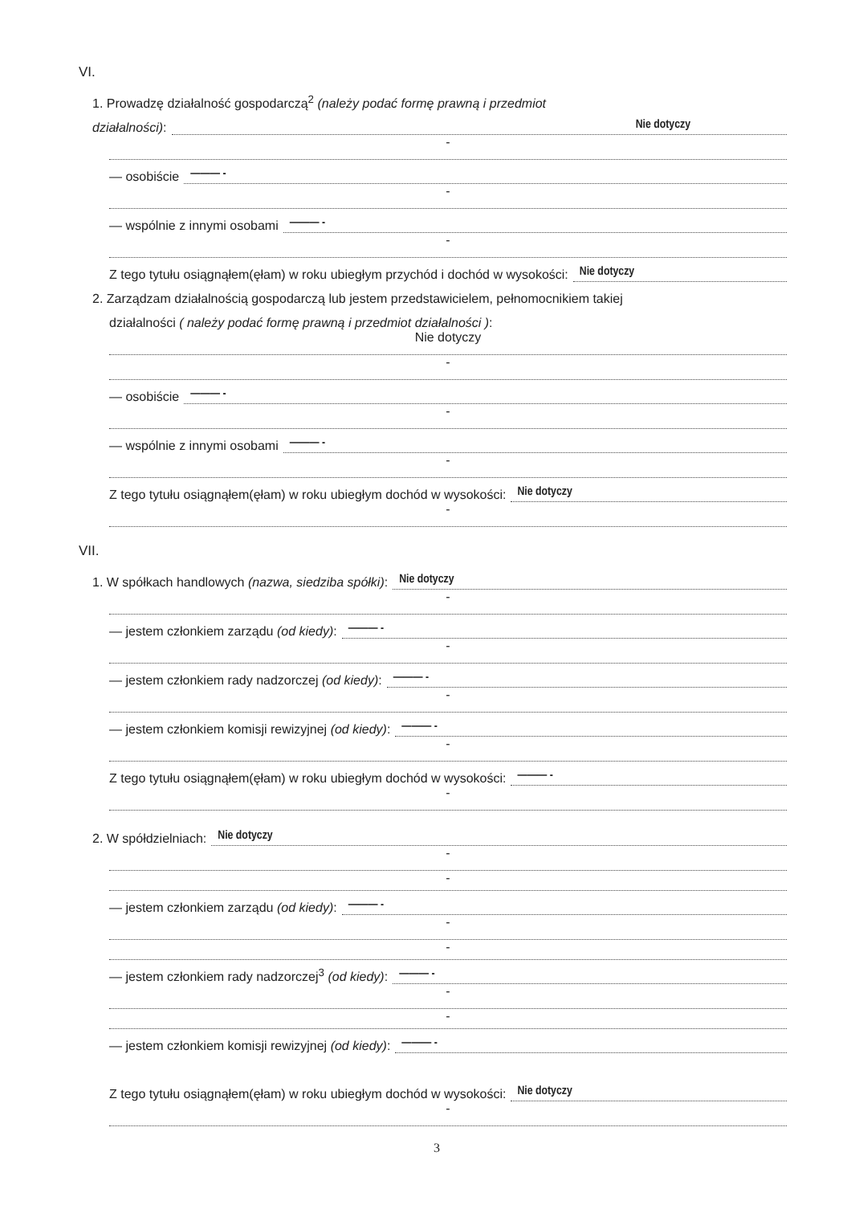VI.
1. Prowadzę działalność gospodarczą<sup>2</sup> (należy podać formę prawną i przedmiot
działalności): Nie dotyczy
-
— osobiście ——— -
-
— wspólnie z innymi osobami ——— -
-
Z tego tytułu osiągnąłem(ęłam) w roku ubiegłym przychód i dochód w wysokości: Nie dotyczy
2. Zarządzam działalnością gospodarczą lub jestem przedstawicielem, pełnomocnikiem takiej
działalności ( należy podać formę prawną i przedmiot działalności ):
Nie dotyczy
-
— osobiście ——— -
-
— wspólnie z innymi osobami ——— -
-
Z tego tytułu osiągnąłem(ęłam) w roku ubiegłym dochód w wysokości: Nie dotyczy
-
VII.
1. W spółkach handlowych (nazwa, siedziba spółki): Nie dotyczy
-
— jestem członkiem zarządu (od kiedy): ——— -
-
— jestem członkiem rady nadzorczej (od kiedy): ——— -
-
— jestem członkiem komisji rewizyjnej (od kiedy): ——— -
-
Z tego tytułu osiągnąłem(ęłam) w roku ubiegłym dochód w wysokości: ——— -
-
2. W spółdzielniach: Nie dotyczy
-
-
— jestem członkiem zarządu (od kiedy): ——— -
-
-
— jestem członkiem rady nadzorczej<sup>3</sup> (od kiedy): ——— -
-
-
— jestem członkiem komisji rewizyjnej (od kiedy): ——— -
Z tego tytułu osiągnąłem(ęłam) w roku ubiegłym dochód w wysokości: Nie dotyczy
-
3